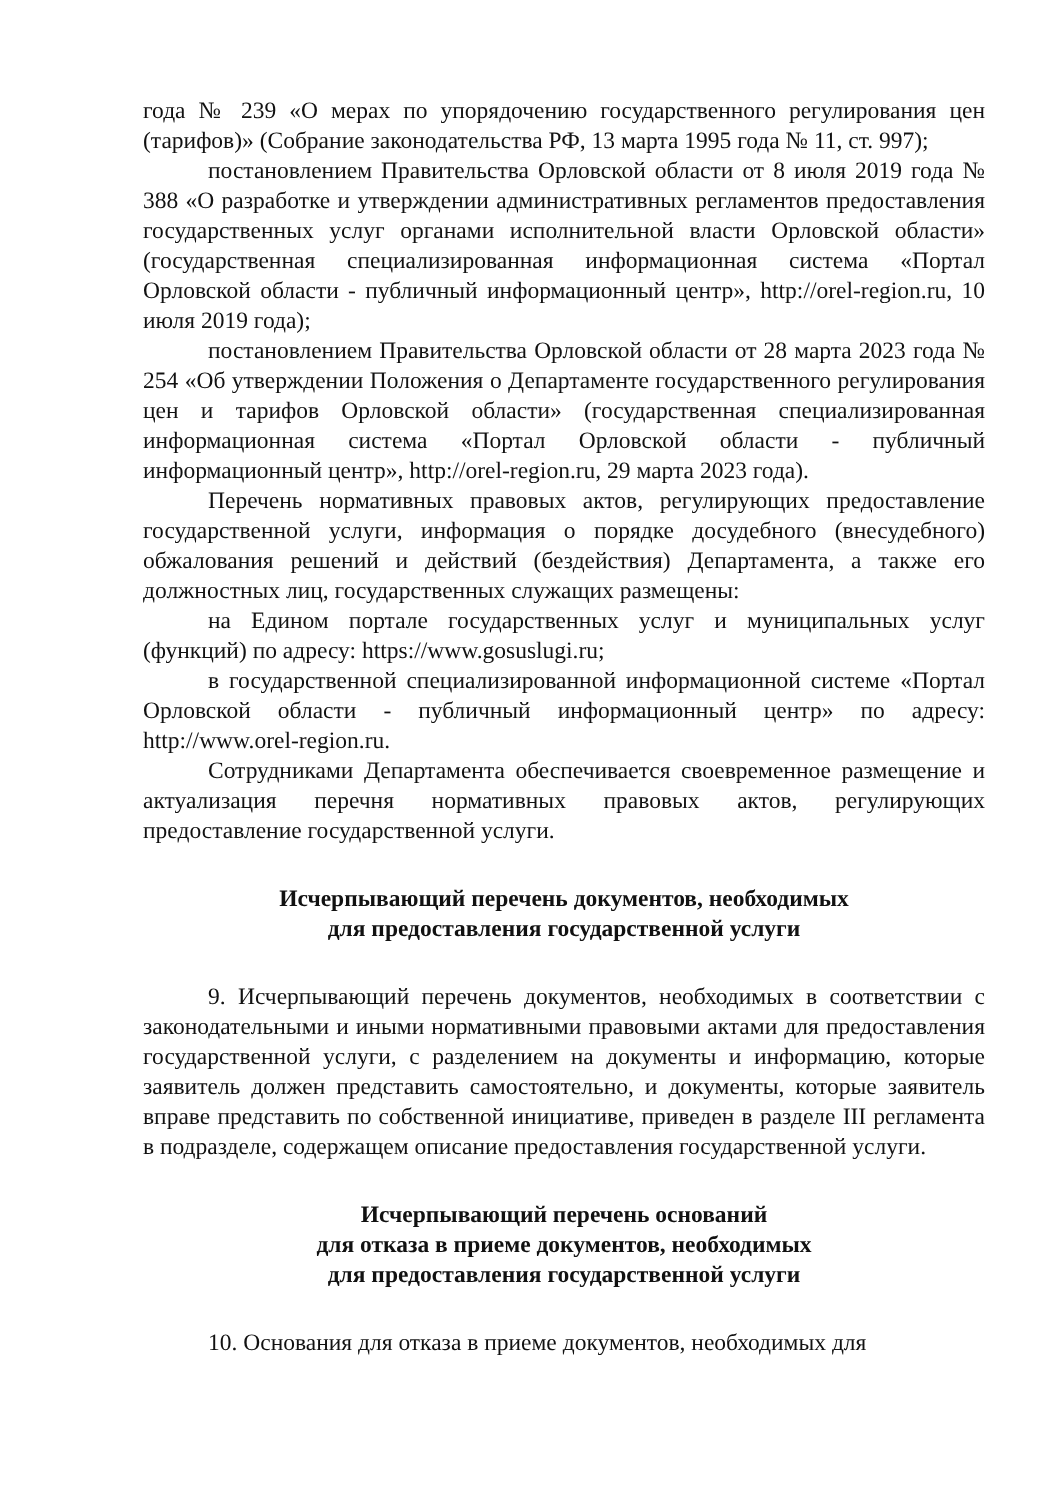года № 239 «О мерах по упорядочению государственного регулирования цен (тарифов)» (Собрание законодательства РФ, 13 марта 1995 года № 11, ст. 997);
постановлением Правительства Орловской области от 8 июля 2019 года № 388 «О разработке и утверждении административных регламентов предоставления государственных услуг органами исполнительной власти Орловской области» (государственная специализированная информационная система «Портал Орловской области - публичный информационный центр», http://orel-region.ru, 10 июля 2019 года);
постановлением Правительства Орловской области от 28 марта 2023 года № 254 «Об утверждении Положения о Департаменте государственного регулирования цен и тарифов Орловской области» (государственная специализированная информационная система «Портал Орловской области - публичный информационный центр», http://orel-region.ru, 29 марта 2023 года).
Перечень нормативных правовых актов, регулирующих предоставление государственной услуги, информация о порядке досудебного (внесудебного) обжалования решений и действий (бездействия) Департамента, а также его должностных лиц, государственных служащих размещены:
на Едином портале государственных услуг и муниципальных услуг (функций) по адресу: https://www.gosuslugi.ru;
в государственной специализированной информационной системе «Портал Орловской области - публичный информационный центр» по адресу: http://www.orel-region.ru.
Сотрудниками Департамента обеспечивается своевременное размещение и актуализация перечня нормативных правовых актов, регулирующих предоставление государственной услуги.
Исчерпывающий перечень документов, необходимых
для предоставления государственной услуги
9. Исчерпывающий перечень документов, необходимых в соответствии с законодательными и иными нормативными правовыми актами для предоставления государственной услуги, с разделением на документы и информацию, которые заявитель должен представить самостоятельно, и документы, которые заявитель вправе представить по собственной инициативе, приведен в разделе III регламента в подразделе, содержащем описание предоставления государственной услуги.
Исчерпывающий перечень оснований
для отказа в приеме документов, необходимых
для предоставления государственной услуги
10. Основания для отказа в приеме документов, необходимых для